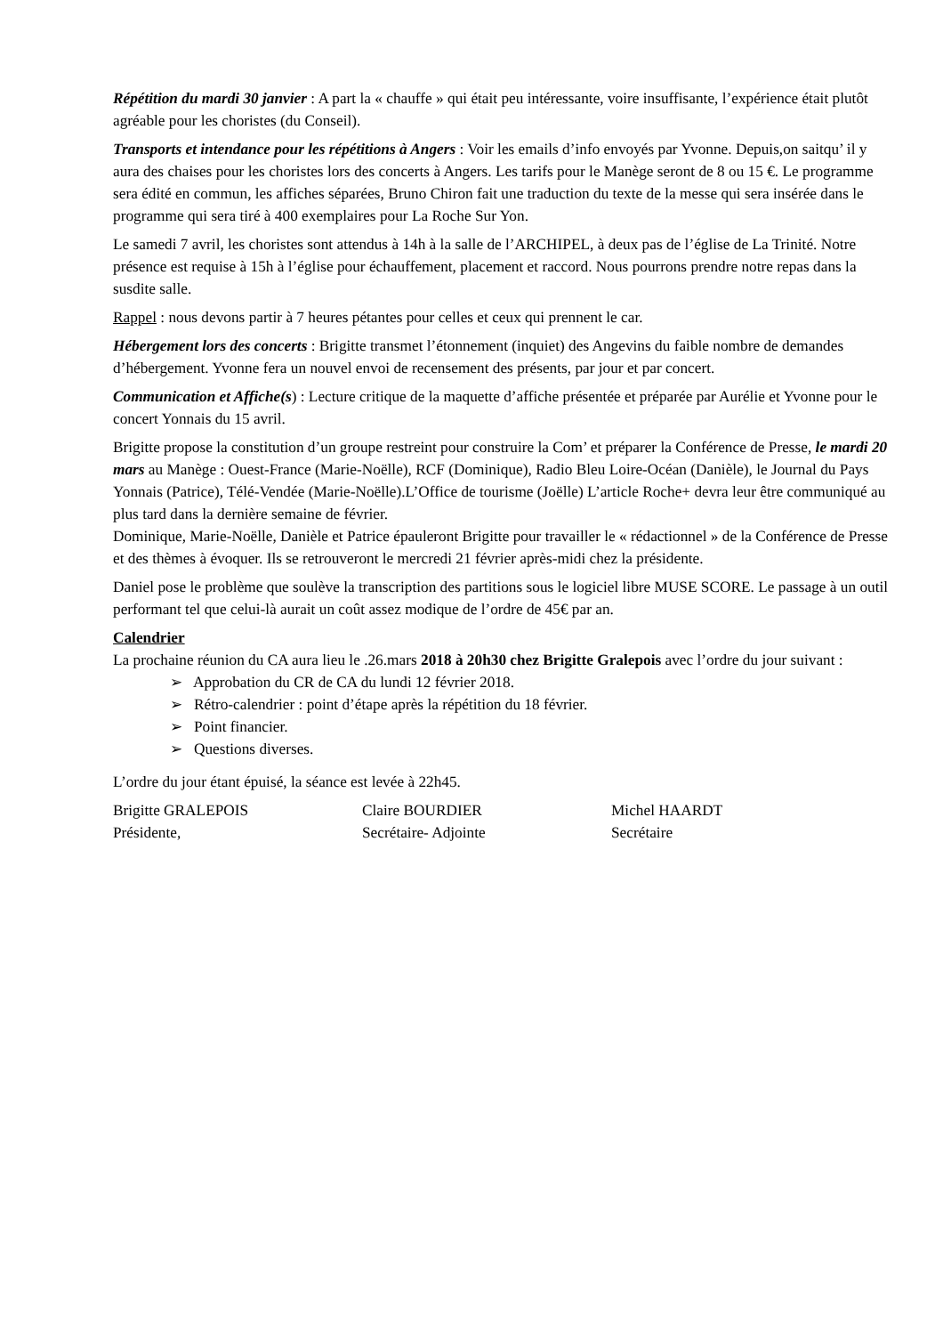Répétition du mardi 30 janvier : A part la « chauffe » qui était peu intéressante, voire insuffisante, l’expérience était plutôt agréable pour les choristes (du Conseil).
Transports et intendance pour les répétitions à Angers : Voir les emails d’info envoyés par Yvonne. Depuis,on saitqu’ il y aura des chaises pour les choristes lors des concerts à Angers. Les tarifs pour le Manège seront de 8 ou 15 €. Le programme sera édité en commun, les affiches séparées, Bruno Chiron fait une traduction du texte de la messe qui sera insérée dans le programme qui sera tiré à 400 exemplaires pour La Roche Sur Yon.
Le samedi 7 avril, les choristes sont attendus à 14h à la salle de l’ARCHIPEL, à deux pas de l’église de La Trinité. Notre présence est requise à 15h à l’église pour échauffement, placement et raccord. Nous pourrons prendre notre repas dans la susdite salle.
Rappel : nous devons partir à 7 heures pétantes pour celles et ceux qui prennent le car.
Hébergement lors des concerts : Brigitte transmet l’étonnement (inquiet) des Angevins du faible nombre de demandes d’hébergement. Yvonne fera un nouvel envoi de recensement des présents, par jour et par concert.
Communication et Affiche(s) : Lecture critique de la maquette d’affiche présentée et préparée par Aurélie et Yvonne pour le concert Yonnais du 15 avril.
Brigitte propose la constitution d’un groupe restreint pour construire la Com’ et préparer la Conférence de Presse, le mardi 20 mars au Manège : Ouest-France (Marie-Noëlle), RCF (Dominique), Radio Bleu Loire-Océan (Danièle), le Journal du Pays Yonnais (Patrice), Télé-Vendée (Marie-Noëlle).L’Office de tourisme (Joëlle) L’article Roche+ devra leur être communiqué au plus tard dans la dernière semaine de février.
Dominique, Marie-Noëlle, Danièle et Patrice épauleront Brigitte pour travailler le « rédactionnel » de la Conférence de Presse et des thèmes à évoquer. Ils se retrouveront le mercredi 21 février après-midi chez la présidente.
Daniel pose le problème que soulève la transcription des partitions sous le logiciel libre MUSE SCORE. Le passage à un outil performant tel que celui-là aurait un coût assez modique de l’ordre de 45€ par an.
Calendrier
La prochaine réunion du CA aura lieu le .26.mars 2018 à 20h30 chez Brigitte Gralepois avec l’ordre du jour suivant :
➢ Approbation du CR de CA du lundi 12 février 2018.
➢ Rétro-calendrier : point d’étape après la répétition du 18 février.
➢ Point financier.
➢ Questions diverses.
L’ordre du jour étant épuisé, la séance est levée à 22h45.
Brigitte GRALEPOIS
Présidente,
Claire BOURDIER
Secrétaire- Adjointe
Michel HAARDT
Secrétaire